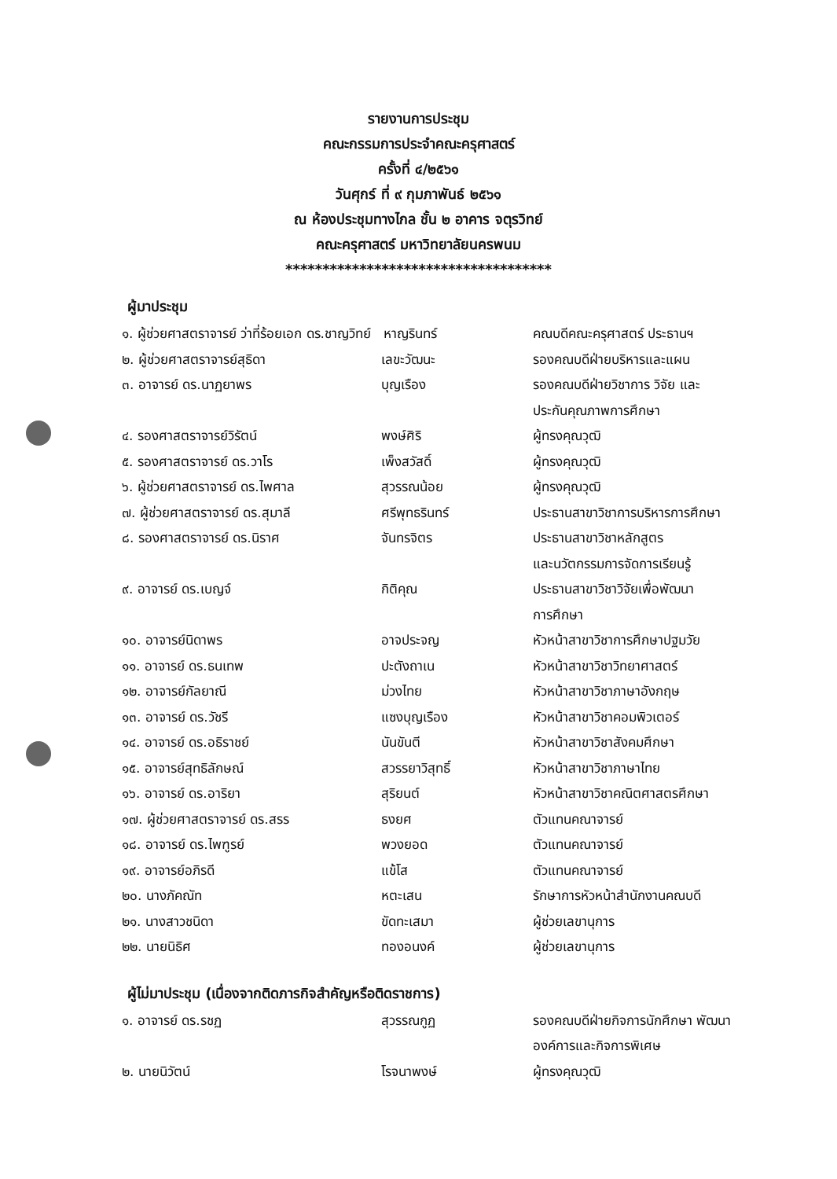รายงานการประชุม
คณะกรรมการประจำคณะครุศาสตร์
ครั้งที่ ๔/๒๕๖๑
วันศุกร์ ที่ ๙ กุมภาพันธ์ ๒๕๖๑
ณ ห้องประชุมทางไกล ชั้น ๒ อาคาร จตุรวิทย์
คณะครุศาสตร์ มหาวิทยาลัยนครพนม
************************************
ผู้มาประชุม
| ๑. ผู้ช่วยศาสตราจารย์ ว่าที่ร้อยเอก ดร.ชาญวิทย์ หาญรินทร์ | | คณบดีคณะครุศาสตร์ ประธานฯ |
| ๒. ผู้ช่วยศาสตราจารย์สุธิดา | เลขะวัฒนะ | รองคณบดีฝ่ายบริหารและแผน |
| ๓. อาจารย์ ดร.นาฏยาพร | บุญเรือง | รองคณบดีฝ่ายวิชาการ วิจัย และ ประกันคุณภาพการศึกษา |
| ๔. รองศาสตราจารย์วิรัตน์ | พงษ์ศิริ | ผู้ทรงคุณวุฒิ |
| ๕. รองศาสตราจารย์ ดร.วาโร | เพ็งสวัสดิ์ | ผู้ทรงคุณวุฒิ |
| ๖. ผู้ช่วยศาสตราจารย์ ดร.ไพศาล | สุวรรณน้อย | ผู้ทรงคุณวุฒิ |
| ๗. ผู้ช่วยศาสตราจารย์ ดร.สุมาลี | ศรีพุทธรินทร์ | ประธานสาขาวิชาการบริหารการศึกษา |
| ๘. รองศาสตราจารย์ ดร.นิราศ | จันทรจิตร | ประธานสาขาวิชาหลักสูตร และนวัตกรรมการจัดการเรียนรู้ |
| ๙. อาจารย์ ดร.เบญจ์ | กิติคุณ | ประธานสาขาวิชาวิจัยเพื่อพัฒนา การศึกษา |
| ๑๐. อาจารย์นิดาพร | อาจประจญ | หัวหน้าสาขาวิชาการศึกษาปฐมวัย |
| ๑๑. อาจารย์ ดร.ธนเทพ | ปะตังถาเน | หัวหน้าสาขาวิชาวิทยาศาสตร์ |
| ๑๒. อาจารย์กัลยาณี | ม่วงไทย | หัวหน้าสาขาวิชาภาษาอังกฤษ |
| ๑๓. อาจารย์ ดร.วัชรี | แซงบุญเรือง | หัวหน้าสาขาวิชาคอมพิวเตอร์ |
| ๑๔. อาจารย์ ดร.อธิราชย์ | นันขันตี | หัวหน้าสาขาวิชาสังคมศึกษา |
| ๑๕. อาจารย์สุทธิลักษณ์ | สวรรยาวิสุทธิ์ | หัวหน้าสาขาวิชาภาษาไทย |
| ๑๖. อาจารย์ ดร.อาริยา | สุริยนต์ | หัวหน้าสาขาวิชาคณิตศาสตรศึกษา |
| ๑๗. ผู้ช่วยศาสตราจารย์ ดร.สรร | ธงยศ | ตัวแทนคณาจารย์ |
| ๑๘. อาจารย์ ดร.ไพฑูรย์ | พวงยอด | ตัวแทนคณาจารย์ |
| ๑๙. อาจารย์อภิรดี | แข้โส | ตัวแทนคณาจารย์ |
| ๒๐. นางภัคณัท | หตะเสน | รักษาการหัวหน้าสำนักงานคณบดี |
| ๒๑. นางสาวชนิดา | ขัดทะเสมา | ผู้ช่วยเลขานุการ |
| ๒๒. นายนิธิศ | ทองอนงค์ | ผู้ช่วยเลขานุการ |
ผู้ไม่มาประชุม (เนื่องจากติดภารกิจสำคัญหรือติดราชการ)
| ๑. อาจารย์ ดร.รชฏ | สุวรรณกูฏ | รองคณบดีฝ่ายกิจการนักศึกษา พัฒนา องค์การและกิจการพิเศษ |
| ๒. นายนิวัตน์ | โรจนาพงษ์ | ผู้ทรงคุณวุฒิ |